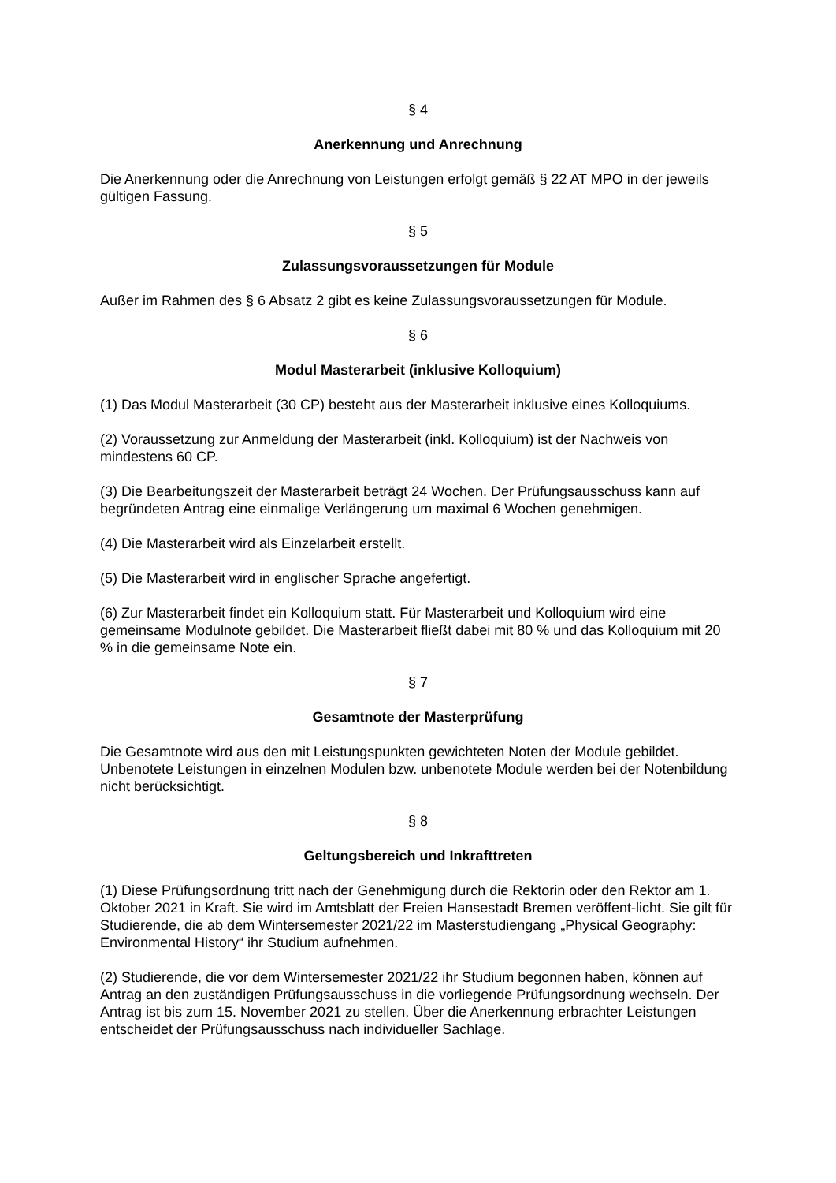§ 4
Anerkennung und Anrechnung
Die Anerkennung oder die Anrechnung von Leistungen erfolgt gemäß § 22 AT MPO in der jeweils gültigen Fassung.
§ 5
Zulassungsvoraussetzungen für Module
Außer im Rahmen des § 6 Absatz 2 gibt es keine Zulassungsvoraussetzungen für Module.
§ 6
Modul Masterarbeit (inklusive Kolloquium)
(1) Das Modul Masterarbeit (30 CP) besteht aus der Masterarbeit inklusive eines Kolloquiums.
(2) Voraussetzung zur Anmeldung der Masterarbeit (inkl. Kolloquium) ist der Nachweis von mindestens 60 CP.
(3) Die Bearbeitungszeit der Masterarbeit beträgt 24 Wochen. Der Prüfungsausschuss kann auf begründeten Antrag eine einmalige Verlängerung um maximal 6 Wochen genehmigen.
(4) Die Masterarbeit wird als Einzelarbeit erstellt.
(5) Die Masterarbeit wird in englischer Sprache angefertigt.
(6) Zur Masterarbeit findet ein Kolloquium statt. Für Masterarbeit und Kolloquium wird eine gemeinsame Modulnote gebildet. Die Masterarbeit fließt dabei mit 80 % und das Kolloquium mit 20 % in die gemeinsame Note ein.
§ 7
Gesamtnote der Masterprüfung
Die Gesamtnote wird aus den mit Leistungspunkten gewichteten Noten der Module gebildet. Unbenotete Leistungen in einzelnen Modulen bzw. unbenotete Module werden bei der Notenbildung nicht berücksichtigt.
§ 8
Geltungsbereich und Inkrafttreten
(1) Diese Prüfungsordnung tritt nach der Genehmigung durch die Rektorin oder den Rektor am 1. Oktober 2021 in Kraft. Sie wird im Amtsblatt der Freien Hansestadt Bremen veröffent-licht. Sie gilt für Studierende, die ab dem Wintersemester 2021/22 im Masterstudiengang „Physical Geography: Environmental History“ ihr Studium aufnehmen.
(2) Studierende, die vor dem Wintersemester 2021/22 ihr Studium begonnen haben, können auf Antrag an den zuständigen Prüfungsausschuss in die vorliegende Prüfungsordnung wechseln. Der Antrag ist bis zum 15. November 2021 zu stellen. Über die Anerkennung erbrachter Leistungen entscheidet der Prüfungsausschuss nach individueller Sachlage.